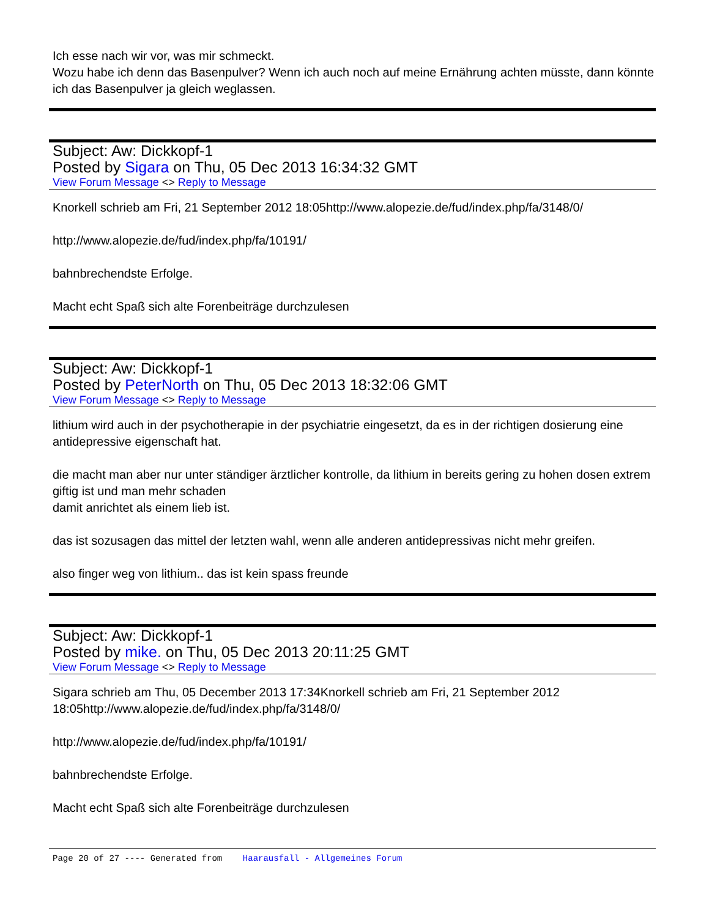Ich esse nach wir vor, was mir schmeckt.
Wozu habe ich denn das Basenpulver? Wenn ich auch noch auf meine Ernährung achten müsste, dann könnte ich das Basenpulver ja gleich weglassen.
Subject: Aw: Dickkopf-1
Posted by Sigara on Thu, 05 Dec 2013 16:34:32 GMT
View Forum Message <> Reply to Message
Knorkell schrieb am Fri, 21 September 2012 18:05http://www.alopezie.de/fud/index.php/fa/3148/0/
http://www.alopezie.de/fud/index.php/fa/10191/
bahnbrechendste Erfolge.
Macht echt Spaß sich alte Forenbeiträge durchzulesen
Subject: Aw: Dickkopf-1
Posted by PeterNorth on Thu, 05 Dec 2013 18:32:06 GMT
View Forum Message <> Reply to Message
lithium wird auch in der psychotherapie in der psychiatrie eingesetzt, da es in der richtigen dosierung eine antidepressive eigenschaft hat.
die macht man aber nur unter ständiger ärztlicher kontrolle, da lithium in bereits gering zu hohen dosen extrem giftig ist und man mehr schaden
damit anrichtet als einem lieb ist.
das ist sozusagen das mittel der letzten wahl, wenn alle anderen antidepressivas nicht mehr greifen.
also finger weg von lithium.. das ist kein spass freunde
Subject: Aw: Dickkopf-1
Posted by mike. on Thu, 05 Dec 2013 20:11:25 GMT
View Forum Message <> Reply to Message
Sigara schrieb am Thu, 05 December 2013 17:34Knorkell schrieb am Fri, 21 September 2012 18:05http://www.alopezie.de/fud/index.php/fa/3148/0/
http://www.alopezie.de/fud/index.php/fa/10191/
bahnbrechendste Erfolge.
Macht echt Spaß sich alte Forenbeiträge durchzulesen
Page 20 of 27 ---- Generated from Haarausfall - Allgemeines Forum